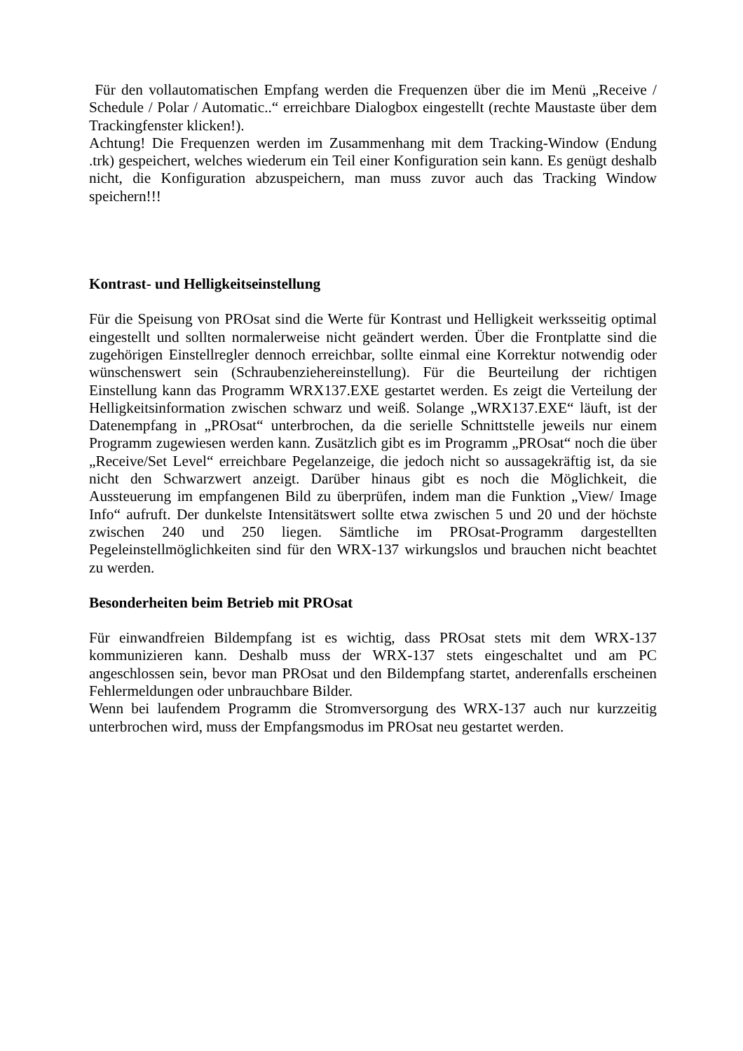Für den vollautomatischen Empfang werden die Frequenzen über die im Menü „Receive / Schedule / Polar / Automatic..“ erreichbare Dialogbox eingestellt (rechte Maustaste über dem Trackingfenster klicken!).
Achtung! Die Frequenzen werden im Zusammenhang mit dem Tracking-Window (Endung .trk) gespeichert, welches wiederum ein Teil einer Konfiguration sein kann. Es genügt deshalb nicht, die Konfiguration abzuspeichern, man muss zuvor auch das Tracking Window speichern!!!
Kontrast- und Helligkeitseinstellung
Für die Speisung von PROsat sind die Werte für Kontrast und Helligkeit werksseitig optimal eingestellt und sollten normalerweise nicht geändert werden. Über die Frontplatte sind die zugehörigen Einstellregler dennoch erreichbar, sollte einmal eine Korrektur notwendig oder wünschenswert sein (Schraubenziehereinstellung). Für die Beurteilung der richtigen Einstellung kann das Programm WRX137.EXE gestartet werden. Es zeigt die Verteilung der Helligkeitsinformation zwischen schwarz und weiß. Solange „WRX137.EXE“ läuft, ist der Datenempfang in „PROsat“ unterbrochen, da die serielle Schnittstelle jeweils nur einem Programm zugewiesen werden kann. Zusätzlich gibt es im Programm „PROsat“ noch die über „Receive/Set Level“ erreichbare Pegelanzeige, die jedoch nicht so aussagekräftig ist, da sie nicht den Schwarzwert anzeigt. Darüber hinaus gibt es noch die Möglichkeit, die Aussteuerung im empfangenen Bild zu überprüfen, indem man die Funktion „View/ Image Info“ aufruft. Der dunkelste Intensitätswert sollte etwa zwischen 5 und 20 und der höchste zwischen 240 und 250 liegen. Sämtliche im PROsat-Programm dargestellten Pegeleinstellmöglichkeiten sind für den WRX-137 wirkungslos und brauchen nicht beachtet zu werden.
Besonderheiten beim Betrieb mit PROsat
Für einwandfreien Bildempfang ist es wichtig, dass PROsat stets mit dem WRX-137 kommunizieren kann. Deshalb muss der WRX-137 stets eingeschaltet und am PC angeschlossen sein, bevor man PROsat und den Bildempfang startet, anderenfalls erscheinen Fehlermeldungen oder unbrauchbare Bilder.
Wenn bei laufendem Programm die Stromversorgung des WRX-137 auch nur kurzzeitig unterbrochen wird, muss der Empfangsmodus im PROsat neu gestartet werden.